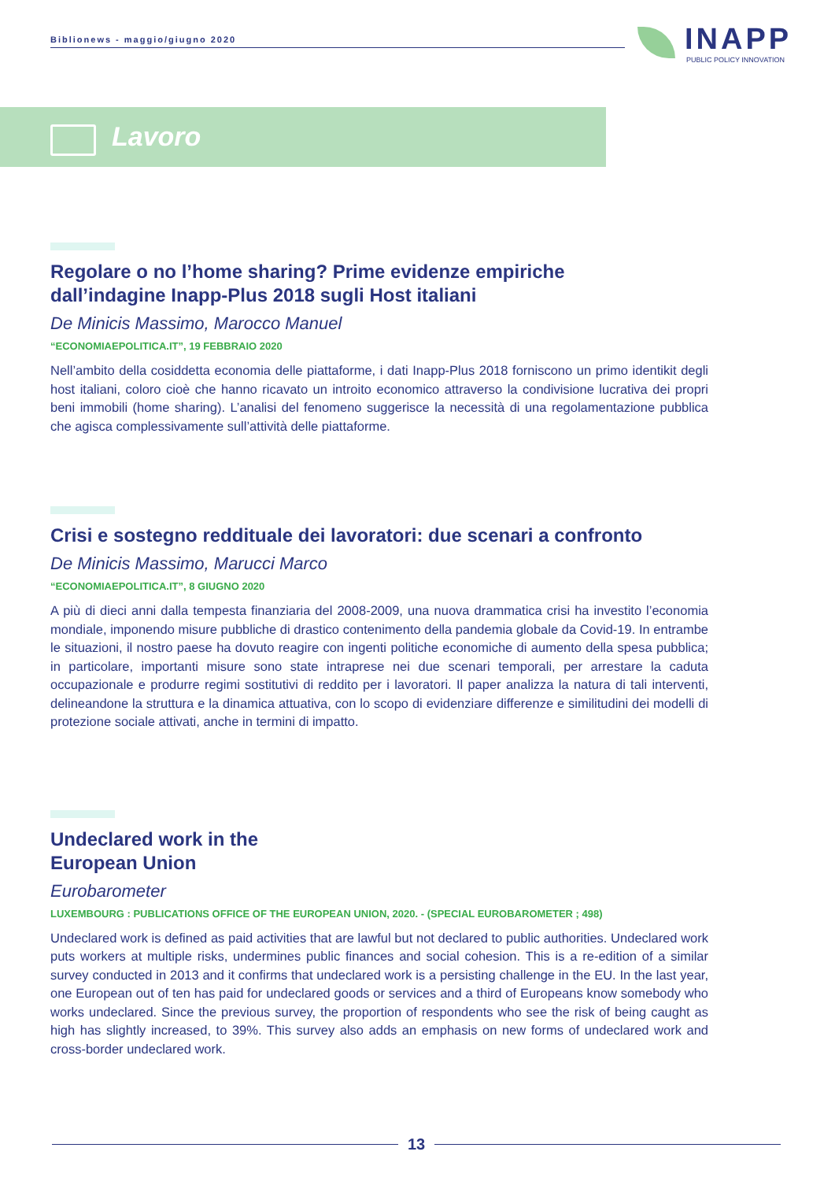Biblionews - maggio/giugno 2020
INAPP
PUBLIC POLICY INNOVATION
Lavoro
Regolare o no l’home sharing? Prime evidenze empiriche
dall’indagine Inapp-Plus 2018 sugli Host italiani
De Minicis Massimo, Marocco Manuel
“ECONOMIAEPOLITICA.IT”, 19 FEBBRAIO 2020
Nell’ambito della cosiddetta economia delle piattaforme, i dati Inapp-Plus 2018 forniscono un primo identikit degli host italiani, coloro cioè che hanno ricavato un introito economico attraverso la condivisione lucrativa dei propri beni immobili (home sharing). L’analisi del fenomeno suggerisce la necessità di una regolamentazione pubblica che agisca complessivamente sull’attività delle piattaforme.
Crisi e sostegno reddituale dei lavoratori: due scenari a confronto
De Minicis Massimo, Marucci Marco
“ECONOMIAEPOLITICA.IT”, 8 GIUGNO 2020
A più di dieci anni dalla tempesta finanziaria del 2008-2009, una nuova drammatica crisi ha investito l’economia mondiale, imponendo misure pubbliche di drastico contenimento della pandemia globale da Covid-19. In entrambe le situazioni, il nostro paese ha dovuto reagire con ingenti politiche economiche di aumento della spesa pubblica; in particolare, importanti misure sono state intraprese nei due scenari temporali, per arrestare la caduta occupazionale e produrre regimi sostitutivi di reddito per i lavoratori. Il paper analizza la natura di tali interventi, delineandone la struttura e la dinamica attuativa, con lo scopo di evidenziare differenze e similitudini dei modelli di protezione sociale attivati, anche in termini di impatto.
Undeclared work in the
European Union
Eurobarometer
LUXEMBOURG : PUBLICATIONS OFFICE OF THE EUROPEAN UNION, 2020. - (SPECIAL EUROBAROMETER ; 498)
Undeclared work is defined as paid activities that are lawful but not declared to public authorities. Undeclared work puts workers at multiple risks, undermines public finances and social cohesion. This is a re-edition of a similar survey conducted in 2013 and it confirms that undeclared work is a persisting challenge in the EU. In the last year, one European out of ten has paid for undeclared goods or services and a third of Europeans know somebody who works undeclared. Since the previous survey, the proportion of respondents who see the risk of being caught as high has slightly increased, to 39%. This survey also adds an emphasis on new forms of undeclared work and cross-border undeclared work.
13